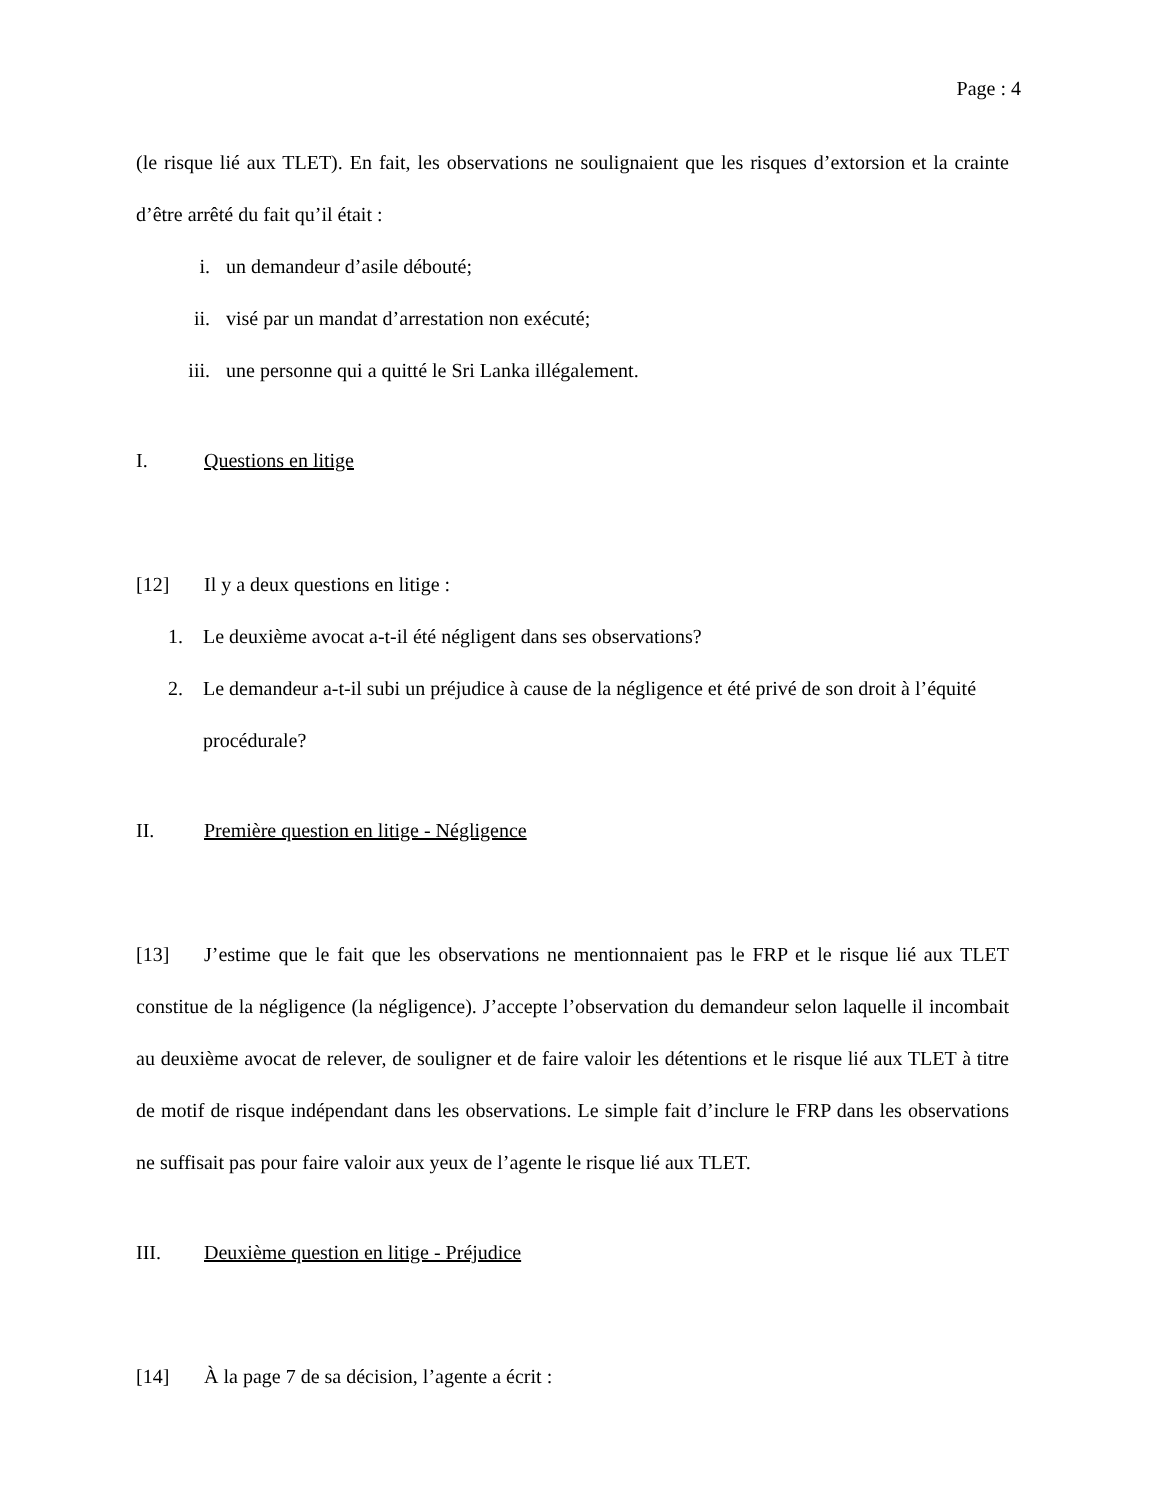Page : 4
(le risque lié aux TLET). En fait, les observations ne soulignaient que les risques d’extorsion et la crainte d’être arrêté du fait qu’il était :
i. un demandeur d’asile débouté;
ii. visé par un mandat d’arrestation non exécuté;
iii. une personne qui a quitté le Sri Lanka illégalement.
I. Questions en litige
[12] Il y a deux questions en litige :
1. Le deuxième avocat a-t-il été négligent dans ses observations?
2. Le demandeur a-t-il subi un préjudice à cause de la négligence et été privé de son droit à l’équité procédurale?
II. Première question en litige - Négligence
[13] J’estime que le fait que les observations ne mentionnaient pas le FRP et le risque lié aux TLET constitue de la négligence (la négligence). J’accepte l’observation du demandeur selon laquelle il incombait au deuxième avocat de relever, de souligner et de faire valoir les détentions et le risque lié aux TLET à titre de motif de risque indépendant dans les observations. Le simple fait d’inclure le FRP dans les observations ne suffisait pas pour faire valoir aux yeux de l’agente le risque lié aux TLET.
III. Deuxième question en litige - Préjudice
[14] À la page 7 de sa décision, l’agente a écrit :